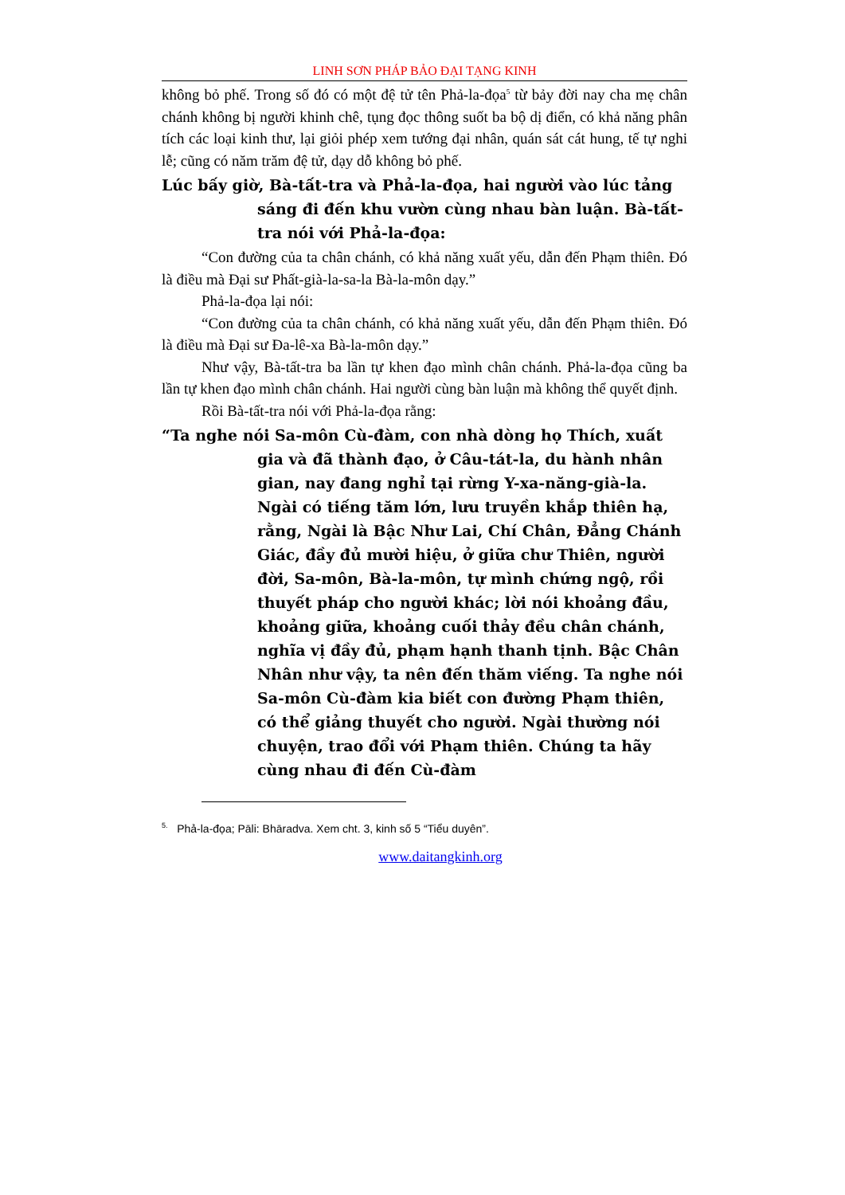LINH SƠN PHÁP BẢO ĐẠI TẠNG KINH
không bỏ phế. Trong số đó có một đệ tử tên Phả-la-đọa<sup>5</sup> từ bảy đời nay cha mẹ chân chánh không bị người khinh chê, tụng đọc thông suốt ba bộ dị điển, có khả năng phân tích các loại kinh thư, lại giỏi phép xem tướng đại nhân, quán sát cát hung, tế tự nghi lễ; cũng có năm trăm đệ tử, dạy dỗ không bỏ phế.
Lúc bấy giờ, Bà-tất-tra và Phả-la-đọa, hai người vào lúc tảng sáng đi đến khu vườn cùng nhau bàn luận. Bà-tất-tra nói với Phả-la-đọa:
“Con đường của ta chân chánh, có khả năng xuất yếu, dẫn đến Phạm thiên. Đó là điều mà Đại sư Phất-già-la-sa-la Bà-la-môn dạy.”
Phả-la-đọa lại nói:
“Con đường của ta chân chánh, có khả năng xuất yếu, dẫn đến Phạm thiên. Đó là điều mà Đại sư Đa-lê-xa Bà-la-môn dạy.”
Như vậy, Bà-tất-tra ba lần tự khen đạo mình chân chánh. Phả-la-đọa cũng ba lần tự khen đạo mình chân chánh. Hai người cùng bàn luận mà không thể quyết định.
Rồi Bà-tất-tra nói với Phả-la-đọa rằng:
“Ta nghe nói Sa-môn Cù-đàm, con nhà dòng họ Thích, xuất gia và đã thành đạo, ở Câu-tát-la, du hành nhân gian, nay đang nghỉ tại rừng Y-xa-năng-già-la. Ngài có tiếng tăm lớn, lưu truyền khắp thiên hạ, rằng, Ngài là Bậc Như Lai, Chí Chân, Đẳng Chánh Giác, đầy đủ mười hiệu, ở giữa chư Thiên, người đời, Sa-môn, Bà-la-môn, tự mình chứng ngộ, rồi thuyết pháp cho người khác; lời nói khoảng đầu, khoảng giữa, khoảng cuối thảy đều chân chánh, nghĩa vị đầy đủ, phạm hạnh thanh tịnh. Bậc Chân Nhân như vậy, ta nên đến thăm viếng. Ta nghe nói Sa-môn Cù-đàm kia biết con đường Phạm thiên, có thể giảng thuyết cho người. Ngài thường nói chuyện, trao đổi với Phạm thiên. Chúng ta hãy cùng nhau đi đến Cù-đàm
<sup>5.</sup> Phả-la-đọa; Pāli: Bhāradva. Xem cht. 3, kinh số 5 “Tiểu duyên”.
www.daitangkinh.org